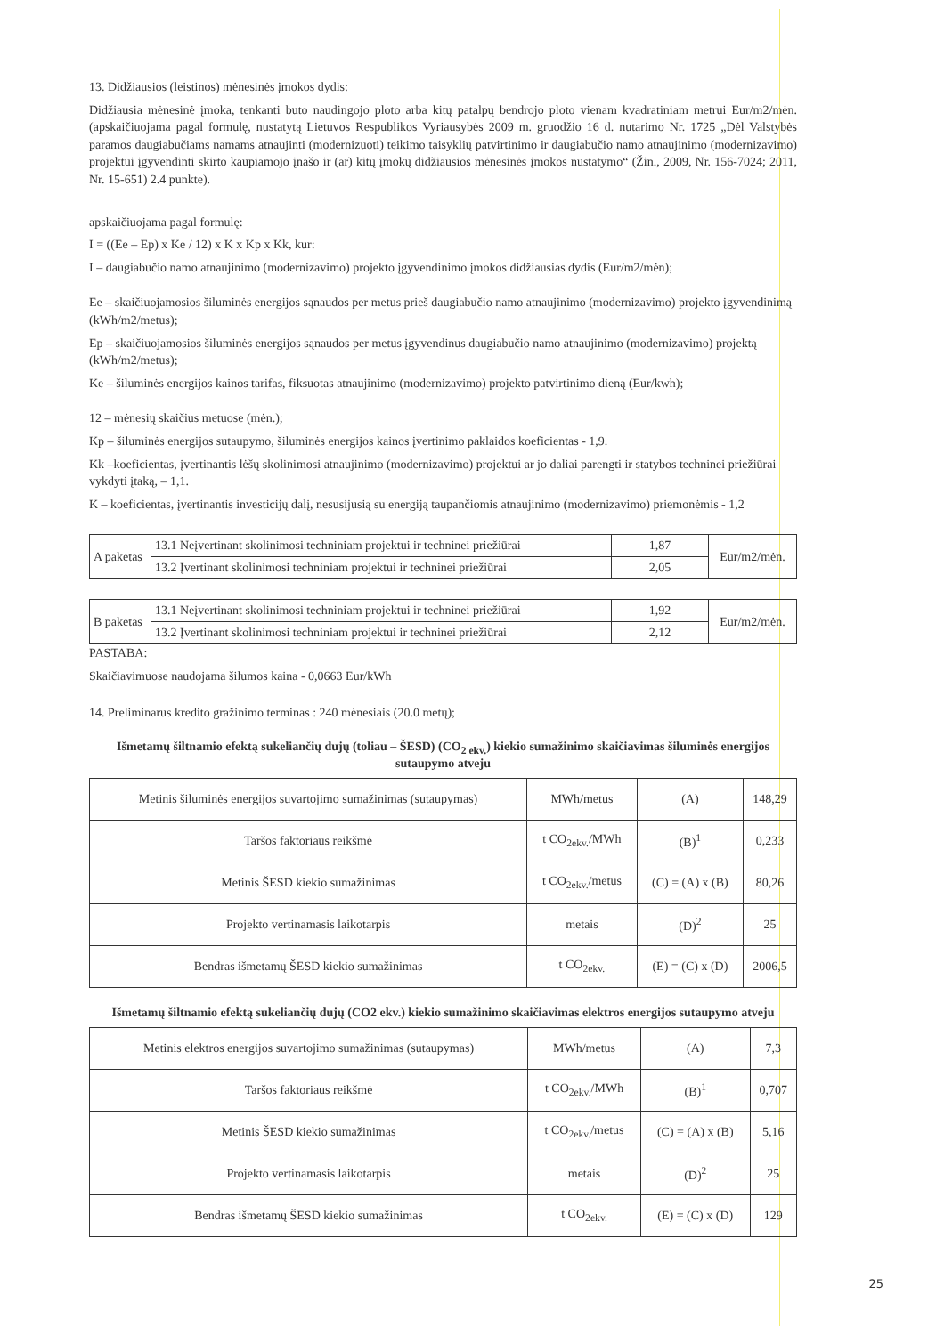13. Didžiausios (leistinos) mėnesinės įmokos dydis:
Didžiausia mėnesinė įmoka, tenkanti buto naudingojo ploto arba kitų patalpų bendrojo ploto vienam kvadratiniam metrui Eur/m2/mėn. (apskaičiuojama pagal formulę, nustatytą Lietuvos Respublikos Vyriausybės 2009 m. gruodžio 16 d. nutarimo Nr. 1725 „Dėl Valstybės paramos daugiabučiams namams atnaujinti (modernizuoti) teikimo taisyklių patvirtinimo ir daugiabučio namo atnaujinimo (modernizavimo) projektui įgyvendinti skirto kaupiamojo įnašo ir (ar) kitų įmokų didžiausios mėnesinės įmokos nustatymo“ (Žin., 2009, Nr. 156-7024; 2011, Nr. 15-651) 2.4 punkte).
apskaičiuojama pagal formulę:
I = ((Ee – Ep) x Ke / 12) x K x Kp x Kk, kur:
I – daugiabučio namo atnaujinimo (modernizavimo) projekto įgyvendinimo įmokos didžiausias dydis (Eur/m2/mėn);
Ee – skaičiuojamosios šiluminės energijos sąnaudos per metus prieš daugiabučio namo atnaujinimo (modernizavimo) projekto įgyvendinimą (kWh/m2/metus);
Ep – skaičiuojamosios šiluminės energijos sąnaudos per metus įgyvendinus daugiabučio namo atnaujinimo (modernizavimo) projektą (kWh/m2/metus);
Ke – šiluminės energijos kainos tarifas, fiksuotas atnaujinimo (modernizavimo) projekto patvirtinimo dieną (Eur/kwh);
12 – mėnesių skaičius metuose (mėn.);
Kp – šiluminės energijos sutaupymo, šiluminės energijos kainos įvertinimo paklaidos koeficientas - 1,9.
Kk –koeficientas, įvertinantis lėšų skolinimosi atnaujinimo (modernizavimo) projektui ar jo daliai parengti ir statybos techninei priežiūrai vykdyti įtaką, – 1,1.
K – koeficientas, įvertinantis investicijų dalį, nesusijusią su energiją taupančiomis atnaujinimo (modernizavimo) priemonėmis - 1,2
| A paketas | 13.1 Neįvertinant skolinimosi techniniam projektui ir techninei priežiūrai | 1,87 | Eur/m2/mėn. |
| | 13.2 Įvertinant skolinimosi techniniam projektui ir techninei priežiūrai | 2,05 | |
| B paketas | 13.1 Neįvertinant skolinimosi techniniam projektui ir techninei priežiūrai | 1,92 | Eur/m2/mėn. |
| | 13.2 Įvertinant skolinimosi techniniam projektui ir techninei priežiūrai | 2,12 | |
PASTABA:
Skaičiavimuose naudojama šilumos kaina - 0,0663 Eur/kWh
14. Preliminarus kredito gražinimo terminas : 240 mėnesiais (20.0 metų);
Išmetamų šiltnamio efektą sukeliančių dujų (toliau – ŠESD) (CO<sub>2 ekv.</sub>) kiekio sumažinimo skaičiavimas šiluminės energijos sutaupymo atveju
| Metinis šiluminės energijos suvartojimo sumažinimas (sutaupymas) | MWh/metus | (A) | 148,29 |
| Taršos faktoriaus reikšmė | t CO<sub>2ekv.</sub>/MWh | (B)<sup>1</sup> | 0,233 |
| Metinis ŠESD kiekio sumažinimas | t CO<sub>2ekv.</sub>/metus | (C) = (A) x (B) | 80,26 |
| Projekto vertinamasis laikotarpis | metais | (D)<sup>2</sup> | 25 |
| Bendras išmetamų ŠESD kiekio sumažinimas | t CO<sub>2ekv.</sub> | (E) = (C) x (D) | 2006,5 |
Išmetamų šiltnamio efektą sukeliančių dujų (CO2 ekv.) kiekio sumažinimo skaičiavimas elektros energijos sutaupymo atveju
| Metinis elektros energijos suvartojimo sumažinimas (sutaupymas) | MWh/metus | (A) | 7,3 |
| Taršos faktoriaus reikšmė | t CO<sub>2ekv.</sub>/MWh | (B)<sup>1</sup> | 0,707 |
| Metinis ŠESD kiekio sumažinimas | t CO<sub>2ekv.</sub>/metus | (C) = (A) x (B) | 5,16 |
| Projekto vertinamasis laikotarpis | metais | (D)<sup>2</sup> | 25 |
| Bendras išmetamų ŠESD kiekio sumažinimas | t CO<sub>2ekv.</sub> | (E) = (C) x (D) | 129 |
25